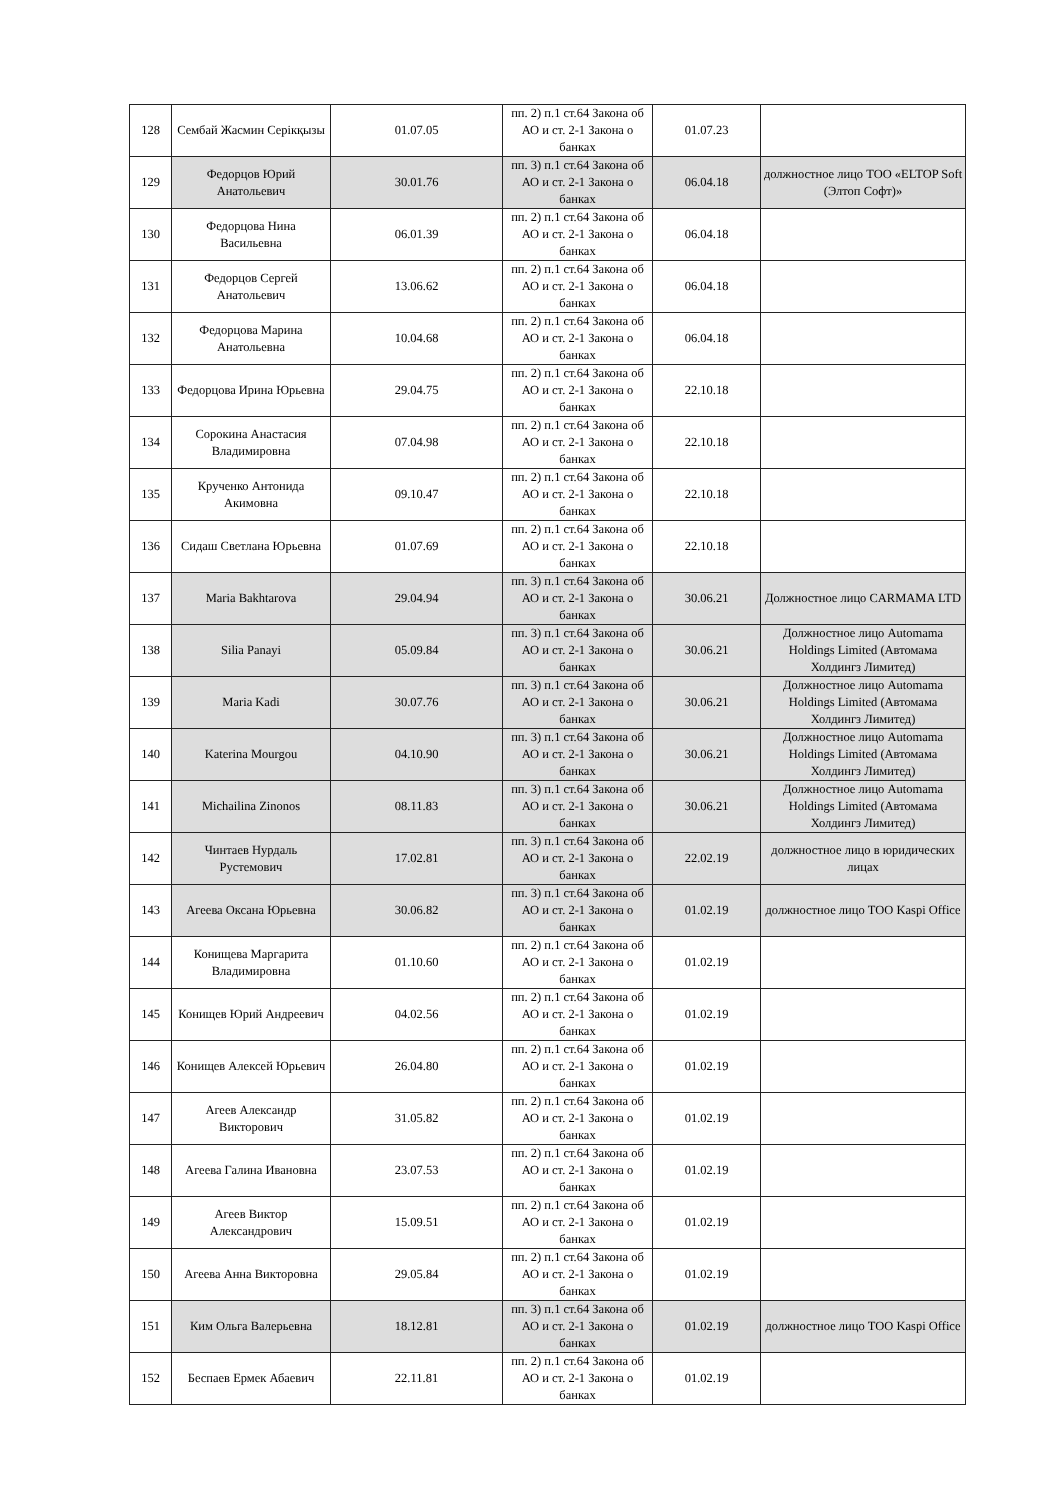| 128 | Сембай Жасмин Серікқызы | 01.07.05 | пп. 2) п.1 ст.64 Закона об АО и ст. 2-1 Закона о банках | 01.07.23 | |
| 129 | Федорцов Юрий Анатольевич | 30.01.76 | пп. 3) п.1 ст.64 Закона об АО и ст. 2-1 Закона о банках | 06.04.18 | должностное лицо ТОО «ELTOP Soft (Элтоп Софт)» |
| 130 | Федорцова Нина Васильевна | 06.01.39 | пп. 2) п.1 ст.64 Закона об АО и ст. 2-1 Закона о банках | 06.04.18 | |
| 131 | Федорцов Сергей Анатольевич | 13.06.62 | пп. 2) п.1 ст.64 Закона об АО и ст. 2-1 Закона о банках | 06.04.18 | |
| 132 | Федорцова Марина Анатольевна | 10.04.68 | пп. 2) п.1 ст.64 Закона об АО и ст. 2-1 Закона о банках | 06.04.18 | |
| 133 | Федорцова Ирина Юрьевна | 29.04.75 | пп. 2) п.1 ст.64 Закона об АО и ст. 2-1 Закона о банках | 22.10.18 | |
| 134 | Сорокина Анастасия Владимировна | 07.04.98 | пп. 2) п.1 ст.64 Закона об АО и ст. 2-1 Закона о банках | 22.10.18 | |
| 135 | Крученко Антонида Акимовна | 09.10.47 | пп. 2) п.1 ст.64 Закона об АО и ст. 2-1 Закона о банках | 22.10.18 | |
| 136 | Сидаш Светлана Юрьевна | 01.07.69 | пп. 2) п.1 ст.64 Закона об АО и ст. 2-1 Закона о банках | 22.10.18 | |
| 137 | Maria Bakhtarova | 29.04.94 | пп. 3) п.1 ст.64 Закона об АО и ст. 2-1 Закона о банках | 30.06.21 | Должностное лицо CARMAMA LTD |
| 138 | Silia Panayi | 05.09.84 | пп. 3) п.1 ст.64 Закона об АО и ст. 2-1 Закона о банках | 30.06.21 | Должностное лицо Automama Holdings Limited (Автомама Холдингз Лимитед) |
| 139 | Maria Kadi | 30.07.76 | пп. 3) п.1 ст.64 Закона об АО и ст. 2-1 Закона о банках | 30.06.21 | Должностное лицо Automama Holdings Limited (Автомама Холдингз Лимитед) |
| 140 | Katerina Mourgou | 04.10.90 | пп. 3) п.1 ст.64 Закона об АО и ст. 2-1 Закона о банках | 30.06.21 | Должностное лицо Automama Holdings Limited (Автомама Холдингз Лимитед) |
| 141 | Michailina Zinonos | 08.11.83 | пп. 3) п.1 ст.64 Закона об АО и ст. 2-1 Закона о банках | 30.06.21 | Должностное лицо Automama Holdings Limited (Автомама Холдингз Лимитед) |
| 142 | Чинтаев Нурдаль Рустемович | 17.02.81 | пп. 3) п.1 ст.64 Закона об АО и ст. 2-1 Закона о банках | 22.02.19 | должностное лицо в юридических лицах |
| 143 | Агеева Оксана Юрьевна | 30.06.82 | пп. 3) п.1 ст.64 Закона об АО и ст. 2-1 Закона о банках | 01.02.19 | должностное лицо ТОО Kaspi Office |
| 144 | Конищева Маргарита Владимировна | 01.10.60 | пп. 2) п.1 ст.64 Закона об АО и ст. 2-1 Закона о банках | 01.02.19 | |
| 145 | Конищев Юрий Андреевич | 04.02.56 | пп. 2) п.1 ст.64 Закона об АО и ст. 2-1 Закона о банках | 01.02.19 | |
| 146 | Конищев Алексей Юрьевич | 26.04.80 | пп. 2) п.1 ст.64 Закона об АО и ст. 2-1 Закона о банках | 01.02.19 | |
| 147 | Агеев Александр Викторович | 31.05.82 | пп. 2) п.1 ст.64 Закона об АО и ст. 2-1 Закона о банках | 01.02.19 | |
| 148 | Агеева Галина Ивановна | 23.07.53 | пп. 2) п.1 ст.64 Закона об АО и ст. 2-1 Закона о банках | 01.02.19 | |
| 149 | Агеев Виктор Александрович | 15.09.51 | пп. 2) п.1 ст.64 Закона об АО и ст. 2-1 Закона о банках | 01.02.19 | |
| 150 | Агеева Анна Викторовна | 29.05.84 | пп. 2) п.1 ст.64 Закона об АО и ст. 2-1 Закона о банках | 01.02.19 | |
| 151 | Ким Ольга Валерьевна | 18.12.81 | пп. 3) п.1 ст.64 Закона об АО и ст. 2-1 Закона о банках | 01.02.19 | должностное лицо ТОО Kaspi Office |
| 152 | Беспаев Ермек Абаевич | 22.11.81 | пп. 2) п.1 ст.64 Закона об АО и ст. 2-1 Закона о банках | 01.02.19 | |